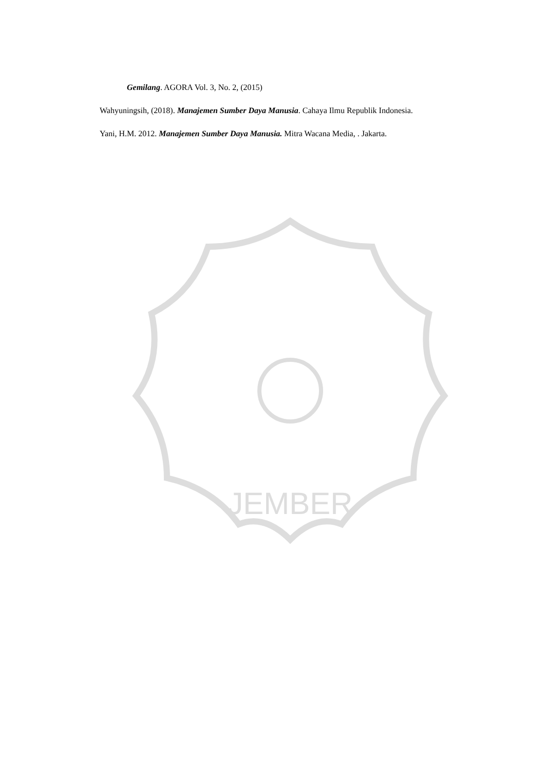JEMBER
Gemilang. AGORA Vol. 3, No. 2, (2015)
Wahyuningsih, (2018). Manajemen Sumber Daya Manusia. Cahaya Ilmu Republik Indonesia.
Yani, H.M. 2012. Manajemen Sumber Daya Manusia. Mitra Wacana Media, . Jakarta.